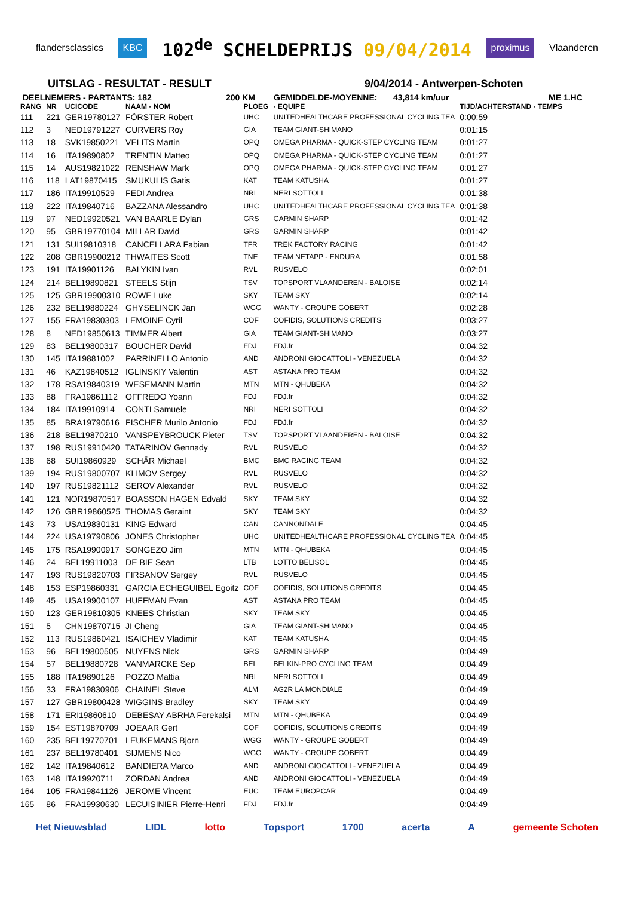flandersclassics
KBC
102<sup>de</sup> SCHELDEPRIJS 09/04/2014
proximus
Vlaanderen
UITSLAG - RESULTAT - RESULT 9/04/2014 - Antwerpen-Schoten
DEELNEMERS - PARTANTS: 182 200 KM GEMIDDELDE-MOYENNE: 43,814 km/uur ME 1.HC
| RANG | NR | UCICODE | NAAM - NOM | PLOEG | - EQUIPE | TIJD/ACHTERSTAND - TEMPS |
| --- | --- | --- | --- | --- | --- | --- |
| 111 | 221 | GER19780127 | FÖRSTER Robert | UHC | UNITEDHEALTHCARE PROFESSIONAL CYCLING TEA | 0:00:59 |
| 112 | 3 | NED19791227 | CURVERS Roy | GIA | TEAM GIANT-SHIMANO | 0:01:15 |
| 113 | 18 | SVK19850221 | VELITS Martin | OPQ | OMEGA PHARMA - QUICK-STEP CYCLING TEAM | 0:01:27 |
| 114 | 16 | ITA19890802 | TRENTIN Matteo | OPQ | OMEGA PHARMA - QUICK-STEP CYCLING TEAM | 0:01:27 |
| 115 | 14 | AUS19821022 | RENSHAW Mark | OPQ | OMEGA PHARMA - QUICK-STEP CYCLING TEAM | 0:01:27 |
| 116 | 118 | LAT19870415 | SMUKULIS Gatis | KAT | TEAM KATUSHA | 0:01:27 |
| 117 | 186 | ITA19910529 | FEDI Andrea | NRI | NERI SOTTOLI | 0:01:38 |
| 118 | 222 | ITA19840716 | BAZZANA Alessandro | UHC | UNITEDHEALTHCARE PROFESSIONAL CYCLING TEA | 0:01:38 |
| 119 | 97 | NED19920521 | VAN BAARLE Dylan | GRS | GARMIN SHARP | 0:01:42 |
| 120 | 95 | GBR19770104 | MILLAR David | GRS | GARMIN SHARP | 0:01:42 |
| 121 | 131 | SUI19810318 | CANCELLARA Fabian | TFR | TREK FACTORY RACING | 0:01:42 |
| 122 | 208 | GBR19900212 | THWAITES Scott | TNE | TEAM NETAPP - ENDURA | 0:01:58 |
| 123 | 191 | ITA19901126 | BALYKIN Ivan | RVL | RUSVELO | 0:02:01 |
| 124 | 214 | BEL19890821 | STEELS Stijn | TSV | TOPSPORT VLAANDEREN - BALOISE | 0:02:14 |
| 125 | 125 | GBR19900310 | ROWE Luke | SKY | TEAM SKY | 0:02:14 |
| 126 | 232 | BEL19880224 | GHYSELINCK Jan | WGG | WANTY - GROUPE GOBERT | 0:02:28 |
| 127 | 155 | FRA19830303 | LEMOINE Cyril | COF | COFIDIS, SOLUTIONS CREDITS | 0:03:27 |
| 128 | 8 | NED19850613 | TIMMER Albert | GIA | TEAM GIANT-SHIMANO | 0:03:27 |
| 129 | 83 | BEL19800317 | BOUCHER David | FDJ | FDJ.fr | 0:04:32 |
| 130 | 145 | ITA19881002 | PARRINELLO Antonio | AND | ANDRONI GIOCATTOLI - VENEZUELA | 0:04:32 |
| 131 | 46 | KAZ19840512 | IGLINSKIY Valentin | AST | ASTANA PRO TEAM | 0:04:32 |
| 132 | 178 | RSA19840319 | WESEMANN Martin | MTN | MTN - QHUBEKA | 0:04:32 |
| 133 | 88 | FRA19861112 | OFFREDO Yoann | FDJ | FDJ.fr | 0:04:32 |
| 134 | 184 | ITA19910914 | CONTI Samuele | NRI | NERI SOTTOLI | 0:04:32 |
| 135 | 85 | BRA19790616 | FISCHER Murilo Antonio | FDJ | FDJ.fr | 0:04:32 |
| 136 | 218 | BEL19870210 | VANSPEYBROUCK Pieter | TSV | TOPSPORT VLAANDEREN - BALOISE | 0:04:32 |
| 137 | 198 | RUS19910420 | TATARINOV Gennady | RVL | RUSVELO | 0:04:32 |
| 138 | 68 | SUI19860929 | SCHÄR Michael | BMC | BMC RACING TEAM | 0:04:32 |
| 139 | 194 | RUS19800707 | KLIMOV Sergey | RVL | RUSVELO | 0:04:32 |
| 140 | 197 | RUS19821112 | SEROV Alexander | RVL | RUSVELO | 0:04:32 |
| 141 | 121 | NOR19870517 | BOASSON HAGEN Edvald | SKY | TEAM SKY | 0:04:32 |
| 142 | 126 | GBR19860525 | THOMAS Geraint | SKY | TEAM SKY | 0:04:32 |
| 143 | 73 | USA19830131 | KING Edward | CAN | CANNONDALE | 0:04:45 |
| 144 | 224 | USA19790806 | JONES Christopher | UHC | UNITEDHEALTHCARE PROFESSIONAL CYCLING TEA | 0:04:45 |
| 145 | 175 | RSA19900917 | SONGEZO Jim | MTN | MTN - QHUBEKA | 0:04:45 |
| 146 | 24 | BEL19911003 | DE BIE Sean | LTB | LOTTO BELISOL | 0:04:45 |
| 147 | 193 | RUS19820703 | FIRSANOV Sergey | RVL | RUSVELO | 0:04:45 |
| 148 | 153 | ESP19860331 | GARCIA ECHEGUIBEL Egoitz | COF | COFIDIS, SOLUTIONS CREDITS | 0:04:45 |
| 149 | 45 | USA19900107 | HUFFMAN Evan | AST | ASTANA PRO TEAM | 0:04:45 |
| 150 | 123 | GER19810305 | KNEES Christian | SKY | TEAM SKY | 0:04:45 |
| 151 | 5 | CHN19870715 | JI Cheng | GIA | TEAM GIANT-SHIMANO | 0:04:45 |
| 152 | 113 | RUS19860421 | ISAICHEV Vladimir | KAT | TEAM KATUSHA | 0:04:45 |
| 153 | 96 | BEL19800505 | NUYENS Nick | GRS | GARMIN SHARP | 0:04:49 |
| 154 | 57 | BEL19880728 | VANMARCKE Sep | BEL | BELKIN-PRO CYCLING TEAM | 0:04:49 |
| 155 | 188 | ITA19890126 | POZZO Mattia | NRI | NERI SOTTOLI | 0:04:49 |
| 156 | 33 | FRA19830906 | CHAINEL Steve | ALM | AG2R LA MONDIALE | 0:04:49 |
| 157 | 127 | GBR19800428 | WIGGINS Bradley | SKY | TEAM SKY | 0:04:49 |
| 158 | 171 | ERI19860610 | DEBESAY ABRHA Ferekalsi | MTN | MTN - QHUBEKA | 0:04:49 |
| 159 | 154 | EST19870709 | JOEAAR Gert | COF | COFIDIS, SOLUTIONS CREDITS | 0:04:49 |
| 160 | 235 | BEL19770701 | LEUKEMANS Bjorn | WGG | WANTY - GROUPE GOBERT | 0:04:49 |
| 161 | 237 | BEL19780401 | SIJMENS Nico | WGG | WANTY - GROUPE GOBERT | 0:04:49 |
| 162 | 142 | ITA19840612 | BANDIERA Marco | AND | ANDRONI GIOCATTOLI - VENEZUELA | 0:04:49 |
| 163 | 148 | ITA19920711 | ZORDAN Andrea | AND | ANDRONI GIOCATTOLI - VENEZUELA | 0:04:49 |
| 164 | 105 | FRA19841126 | JEROME Vincent | EUC | TEAM EUROPCAR | 0:04:49 |
| 165 | 86 | FRA19930630 | LECUISINIER Pierre-Henri | FDJ | FDJ.fr | 0:04:49 |
Het Nieuwsblad LIDL lotto Topsport 1700 acerta A gemeente Schoten